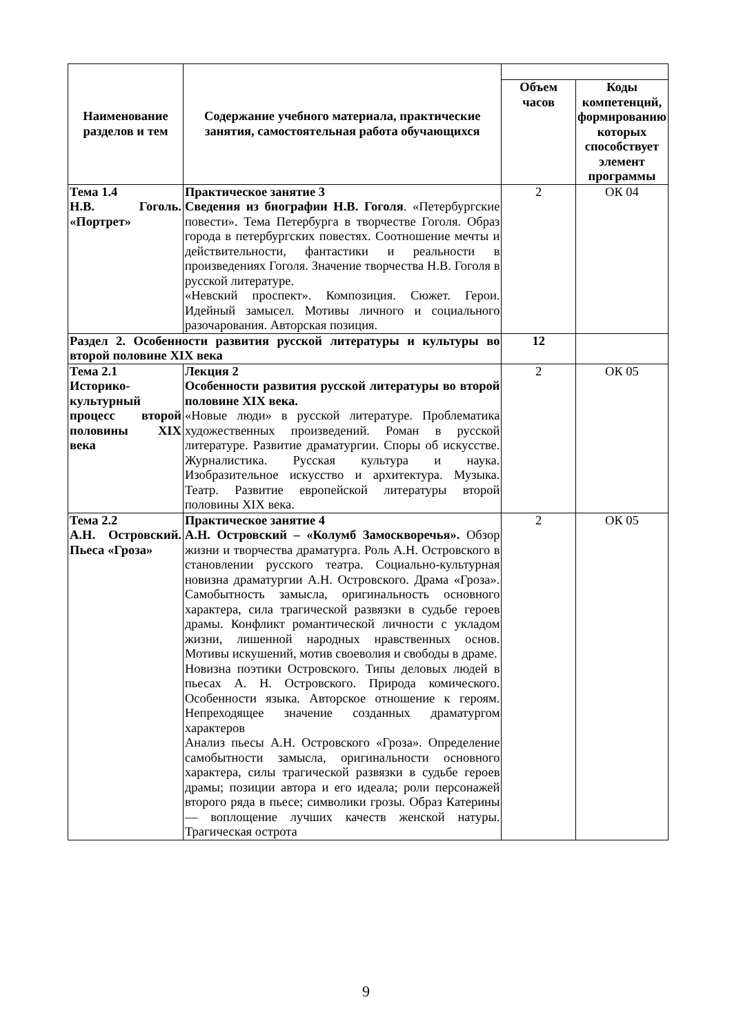| Наименование разделов и тем | Содержание учебного материала, практические занятия, самостоятельная работа обучающихся | | |
| | | Объем часов | Коды компетенций, формированию которых способствует элемент программы |
| Тема 1.4 Н.В. Гоголь. «Портрет» | Практическое занятие 3 Сведения из биографии Н.В. Гоголя . «Петербургские повести». Тема Петербурга в творчестве Гоголя. Образ города в петербургских повестях. Соотношение мечты и действительности, фантастики и реальности в произведениях Гоголя. Значение творчества Н.В. Гоголя в русской литературе. «Невский проспект». Композиция. Сюжет. Герои. Идейный замысел. Мотивы личного и социального разочарования. Авторская позиция. | 2 | ОК 04 |
| Раздел 2. Особенности развития русской литературы и культуры во второй половине XIX века | | 12 | |
| Тема 2.1 Историко-культурный процесс второй половины XIX века | Лекция 2 Особенности развития русской литературы во второй половине XIX века. «Новые люди» в русской литературе. Проблематика художественных произведений. Роман в русской литературе. Развитие драматургии. Споры об искусстве. Журналистика. Русская культура и наука. Изобразительное искусство и архитектура. Музыка. Театр. Развитие европейской литературы второй половины XIX века. | 2 | ОК 05 |
| Тема 2.2 А.Н. Островский. Пьеса «Гроза» | Практическое занятие 4 А.Н. Островский – «Колумб Замоскворечья». Обзор жизни и творчества драматурга. Роль А.Н. Островского в становлении русского театра. Социально-культурная новизна драматургии А.Н. Островского. Драма «Гроза». Самобытность замысла, оригинальность основного характера, сила трагической развязки в судьбе героев драмы. Конфликт романтической личности с укладом жизни, лишенной народных нравственных основ. Мотивы искушений, мотив своеволия и свободы в драме. Новизна поэтики Островского. Типы деловых людей в пьесах А. Н. Островского. Природа комического. Особенности языка. Авторское отношение к героям. Непреходящее значение созданных драматургом характеров Анализ пьесы А.Н. Островского «Гроза». Определение самобытности замысла, оригинальности основного характера, силы трагической развязки в судьбе героев драмы; позиции автора и его идеала; роли персонажей второго ряда в пьесе; символики грозы. Образ Катерины — воплощение лучших качеств женской натуры. Трагическая острота | 2 | ОК 05 |
9